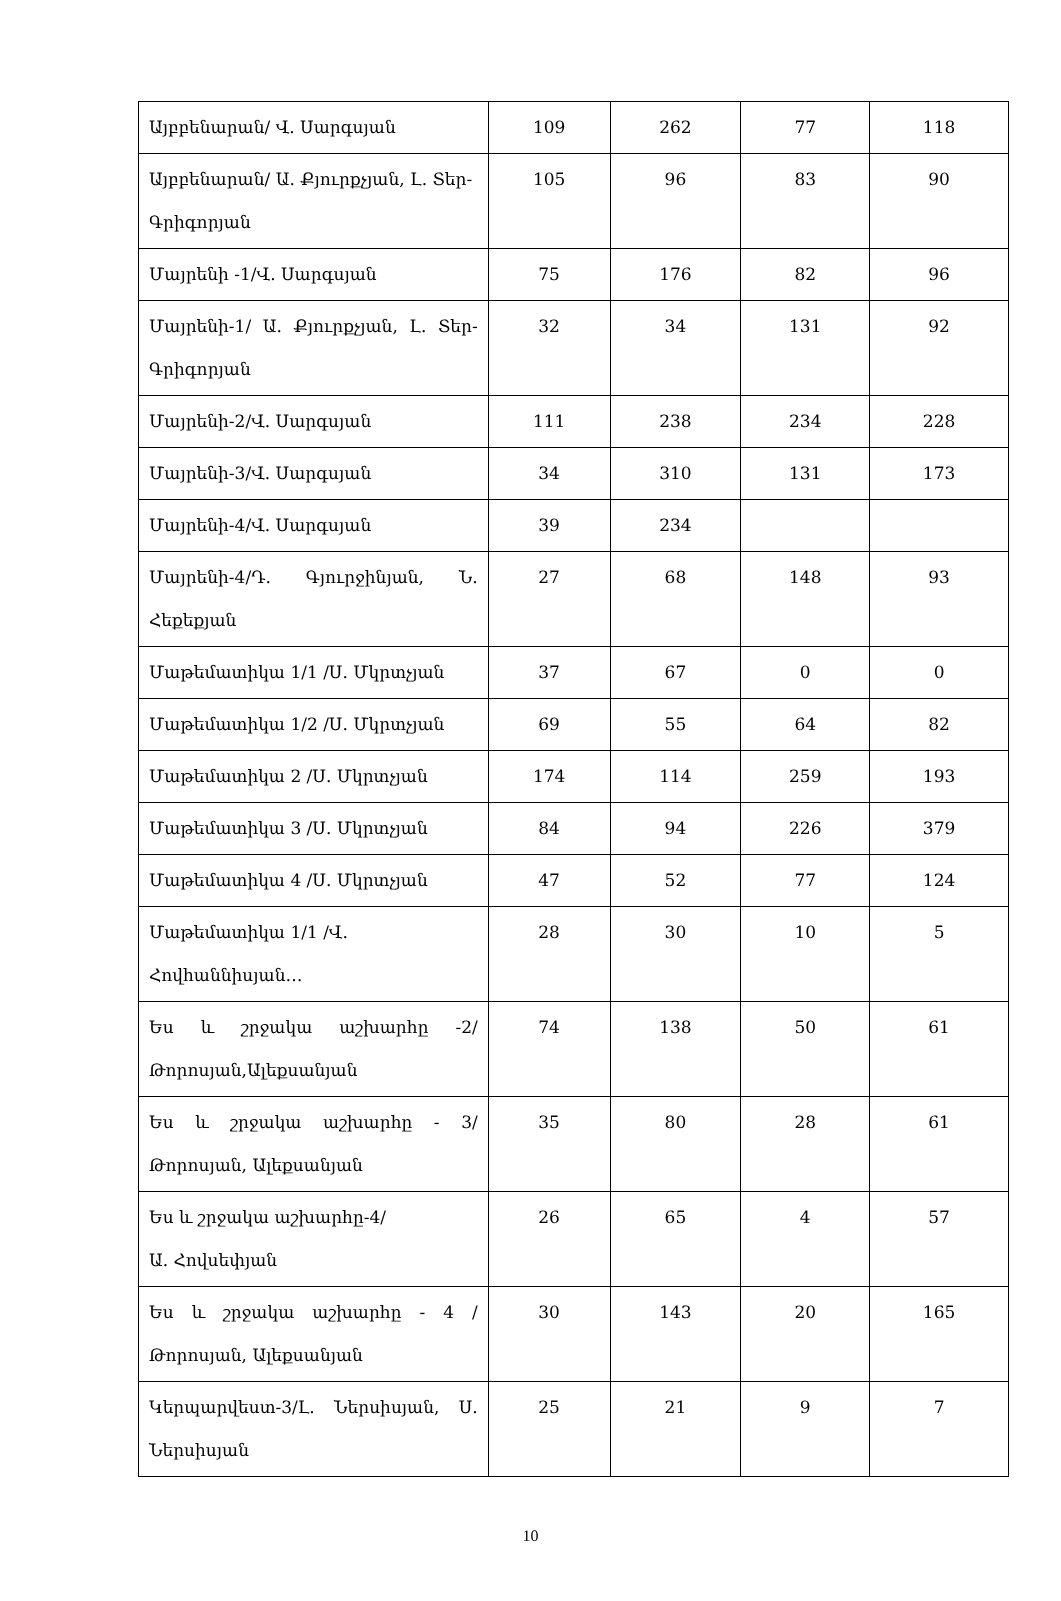| Այբբենարան/ Վ. Սարգսյան | 109 | 262 | 77 | 118 |
| Այբբենարան/ Ա. Քյուրքչյան, Լ. Տեր- Գրիգորյան | 105 | 96 | 83 | 90 |
| Մայրենի -1/Վ. Սարգսյան | 75 | 176 | 82 | 96 |
| Մայրենի-1/ Ա. Քյուրքչյան, Լ. Տեր-Գրիգորյան | 32 | 34 | 131 | 92 |
| Մայրենի-2/Վ. Սարգսյան | 111 | 238 | 234 | 228 |
| Մայրենի-3/Վ. Սարգսյան | 34 | 310 | 131 | 173 |
| Մայրենի-4/Վ. Սարգսյան | 39 | 234 | | |
| Մայրենի-4/Դ. Գյուրջինյան, Ն. Հեքեքյան | 27 | 68 | 148 | 93 |
| Մաթեմատիկա 1/1 /Ս. Մկրտչյան | 37 | 67 | 0 | 0 |
| Մաթեմատիկա 1/2 /Ս. Մկրտչյան | 69 | 55 | 64 | 82 |
| Մաթեմատիկա 2 /Ս. Մկրտչյան | 174 | 114 | 259 | 193 |
| Մաթեմատիկա 3 /Ս. Մկրտչյան | 84 | 94 | 226 | 379 |
| Մաթեմատիկա 4 /Ս. Մկրտչյան | 47 | 52 | 77 | 124 |
| Մաթեմատիկա 1/1 /Վ. Հովհաննիսյան… | 28 | 30 | 10 | 5 |
| Ես և շրջակա աշխարհը -2/ Թորոսյան,Ալեքսանյան | 74 | 138 | 50 | 61 |
| Ես և շրջակա աշխարհը - 3/ Թորոսյան, Ալեքսանյան | 35 | 80 | 28 | 61 |
| Ես և շրջակա աշխարհը-4/ Ա. Հովսեփյան | 26 | 65 | 4 | 57 |
| Ես և շրջակա աշխարհը - 4 /Թորոսյան, Ալեքսանյան | 30 | 143 | 20 | 165 |
| Կերպարվեստ-3/Լ. Ներսիսյան, Ս. Ներսիսյան | 25 | 21 | 9 | 7 |
10